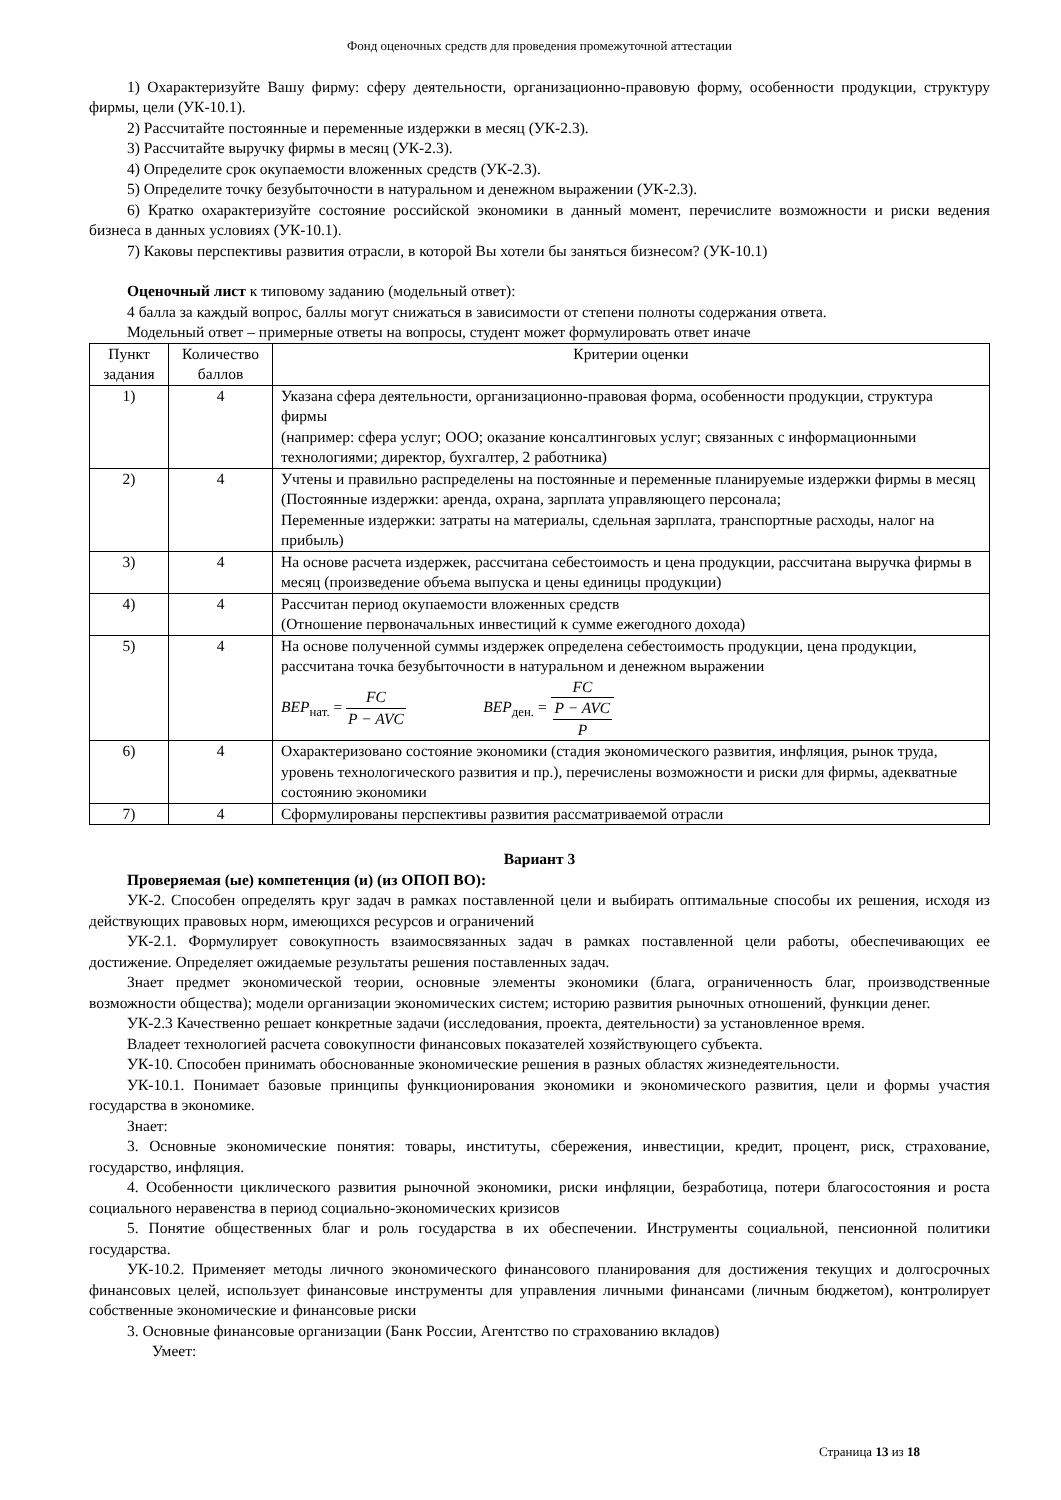Фонд оценочных средств для проведения промежуточной аттестации
1) Охарактеризуйте Вашу фирму: сферу деятельности, организационно-правовую форму, особенности продукции, структуру фирмы, цели (УК-10.1).
2) Рассчитайте постоянные и переменные издержки в месяц (УК-2.3).
3) Рассчитайте выручку фирмы в месяц (УК-2.3).
4) Определите срок окупаемости вложенных средств (УК-2.3).
5) Определите точку безубыточности в натуральном и денежном выражении (УК-2.3).
6) Кратко охарактеризуйте состояние российской экономики в данный момент, перечислите возможности и риски ведения бизнеса в данных условиях (УК-10.1).
7) Каковы перспективы развития отрасли, в которой Вы хотели бы заняться бизнесом? (УК-10.1)
Оценочный лист к типовому заданию (модельный ответ):
4 балла за каждый вопрос, баллы могут снижаться в зависимости от степени полноты содержания ответа.
Модельный ответ – примерные ответы на вопросы, студент может формулировать ответ иначе
| Пункт задания | Количество баллов | Критерии оценки |
| 1) | 4 | Указана сфера деятельности, организационно-правовая форма, особенности продукции, структура фирмы (например: сфера услуг; ООО; оказание консалтинговых услуг; связанных с информационными технологиями; директор, бухгалтер, 2 работника) |
| 2) | 4 | Учтены и правильно распределены на постоянные и переменные планируемые издержки фирмы в месяц (Постоянные издержки: аренда, охрана, зарплата управляющего персонала; Переменные издержки: затраты на материалы, сдельная зарплата, транспортные расходы, налог на прибыль) |
| 3) | 4 | На основе расчета издержек, рассчитана себестоимость и цена продукции, рассчитана выручка фирмы в месяц (произведение объема выпуска и цены единицы продукции) |
| 4) | 4 | Рассчитан период окупаемости вложенных средств (Отношение первоначальных инвестиций к сумме ежегодного дохода) |
| 5) | 4 | На основе полученной суммы издержек определена себестоимость продукции, цена продукции, рассчитана точка безубыточности в натуральном и денежном выражении BEP<sub>нат.</sub> = FC P − AVC BEP<sub>ден.</sub> = FC P − AVC P |
| 6) | 4 | Охарактеризовано состояние экономики (стадия экономического развития, инфляция, рынок труда, уровень технологического развития и пр.), перечислены возможности и риски для фирмы, адекватные состоянию экономики |
| 7) | 4 | Сформулированы перспективы развития рассматриваемой отрасли |
Вариант 3
Проверяемая (ые) компетенция (и) (из ОПОП ВО):
УК-2. Способен определять круг задач в рамках поставленной цели и выбирать оптимальные способы их решения, исходя из действующих правовых норм, имеющихся ресурсов и ограничений
УК-2.1. Формулирует совокупность взаимосвязанных задач в рамках поставленной цели работы, обеспечивающих ее достижение. Определяет ожидаемые результаты решения поставленных задач.
Знает предмет экономической теории, основные элементы экономики (блага, ограниченность благ, производственные возможности общества); модели организации экономических систем; историю развития рыночных отношений, функции денег.
УК-2.3 Качественно решает конкретные задачи (исследования, проекта, деятельности) за установленное время.
Владеет технологией расчета совокупности финансовых показателей хозяйствующего субъекта.
УК-10. Способен принимать обоснованные экономические решения в разных областях жизнедеятельности.
УК-10.1. Понимает базовые принципы функционирования экономики и экономического развития, цели и формы участия государства в экономике.
Знает:
3. Основные экономические понятия: товары, институты, сбережения, инвестиции, кредит, процент, риск, страхование, государство, инфляция.
4. Особенности циклического развития рыночной экономики, риски инфляции, безработица, потери благосостояния и роста социального неравенства в период социально-экономических кризисов
5. Понятие общественных благ и роль государства в их обеспечении. Инструменты социальной, пенсионной политики государства.
УК-10.2. Применяет методы личного экономического финансового планирования для достижения текущих и долгосрочных финансовых целей, использует финансовые инструменты для управления личными финансами (личным бюджетом), контролирует собственные экономические и финансовые риски
3. Основные финансовые организации (Банк России, Агентство по страхованию вкладов)
Умеет:
Страница 13 из 18